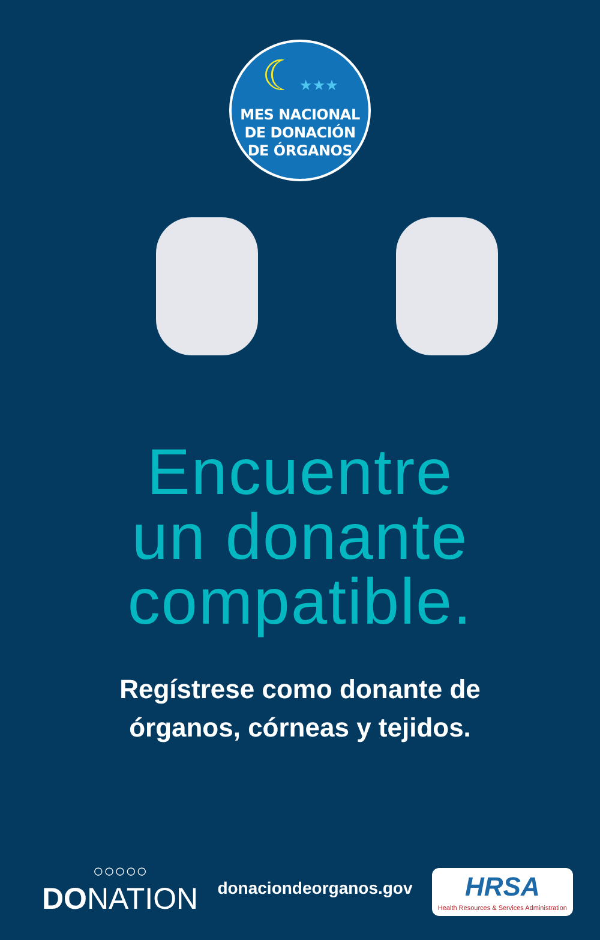☾★★★
MES NACIONAL
DE DONACIÓN
DE ÓRGANOS
Encuentre
un donante
compatible.
Regístrese como donante de
órganos, córneas y tejidos.
○○○○○
DONATION
donaciondeorganos.gov
HRSA
Health Resources & Services Administration